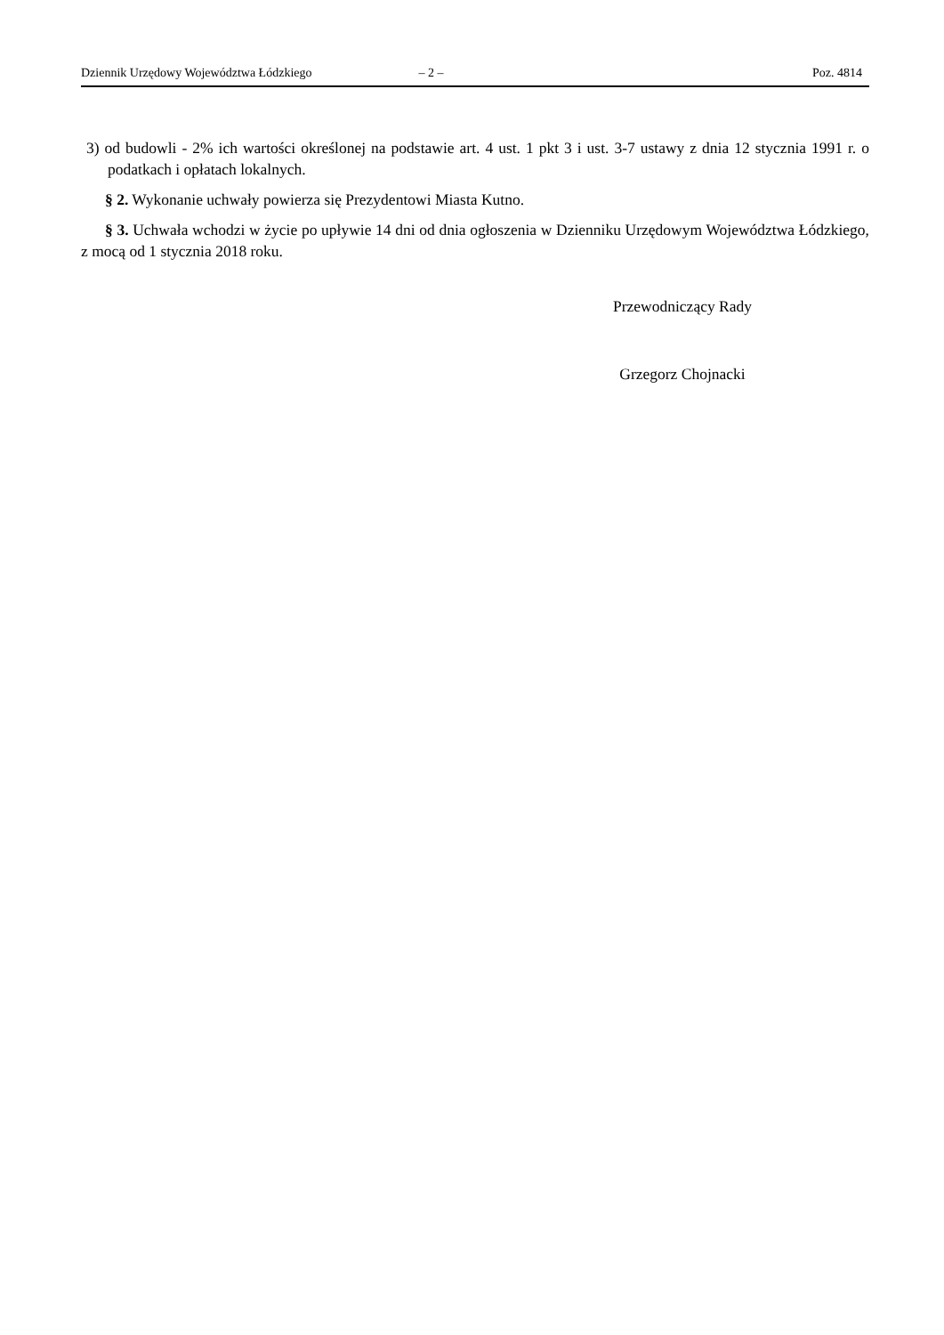Dziennik Urzędowy Województwa Łódzkiego – 2 – Poz. 4814
3) od budowli - 2% ich wartości określonej na podstawie art. 4 ust. 1 pkt 3 i ust. 3-7 ustawy z dnia 12 stycznia 1991 r. o podatkach i opłatach lokalnych.
§ 2. Wykonanie uchwały powierza się Prezydentowi Miasta Kutno.
§ 3. Uchwała wchodzi w życie po upływie 14 dni od dnia ogłoszenia w Dzienniku Urzędowym Województwa Łódzkiego, z mocą od 1 stycznia 2018 roku.
Przewodniczący Rady
Grzegorz Chojnacki